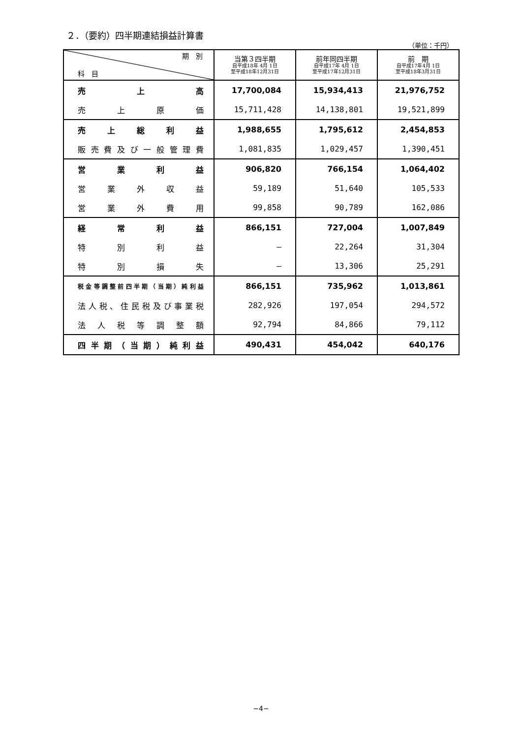２．（要約）四半期連結損益計算書
（単位：千円）
| 期 別 科 目 | 当第３四半期 自平成18年 4月 1日 至平成18年12月31日 | 前年同四半期 自平成17年 4月 1日 至平成17年12月31日 | 前 期 自平成17年4月 1日 至平成18年3月31日 |
| --- | --- | --- | --- |
| 売上高 | 17,700,084 | 15,934,413 | 21,976,752 |
| 売上原価 | 15,711,428 | 14,138,801 | 19,521,899 |
| 売上総利益 | 1,988,655 | 1,795,612 | 2,454,853 |
| 販売費及び一般管理費 | 1,081,835 | 1,029,457 | 1,390,451 |
| 営業利益 | 906,820 | 766,154 | 1,064,402 |
| 営業外収益 | 59,189 | 51,640 | 105,533 |
| 営業外費用 | 99,858 | 90,789 | 162,086 |
| 経常利益 | 866,151 | 727,004 | 1,007,849 |
| 特別利益 | — | 22,264 | 31,304 |
| 特別損失 | — | 13,306 | 25,291 |
| 税金等調整前四半期（当期）純利益 | 866,151 | 735,962 | 1,013,861 |
| 法人税、住民税及び事業税 | 282,926 | 197,054 | 294,572 |
| 法人税等調整額 | 92,794 | 84,866 | 79,112 |
| 四半期（当期）純利益 | 490,431 | 454,042 | 640,176 |
−4−